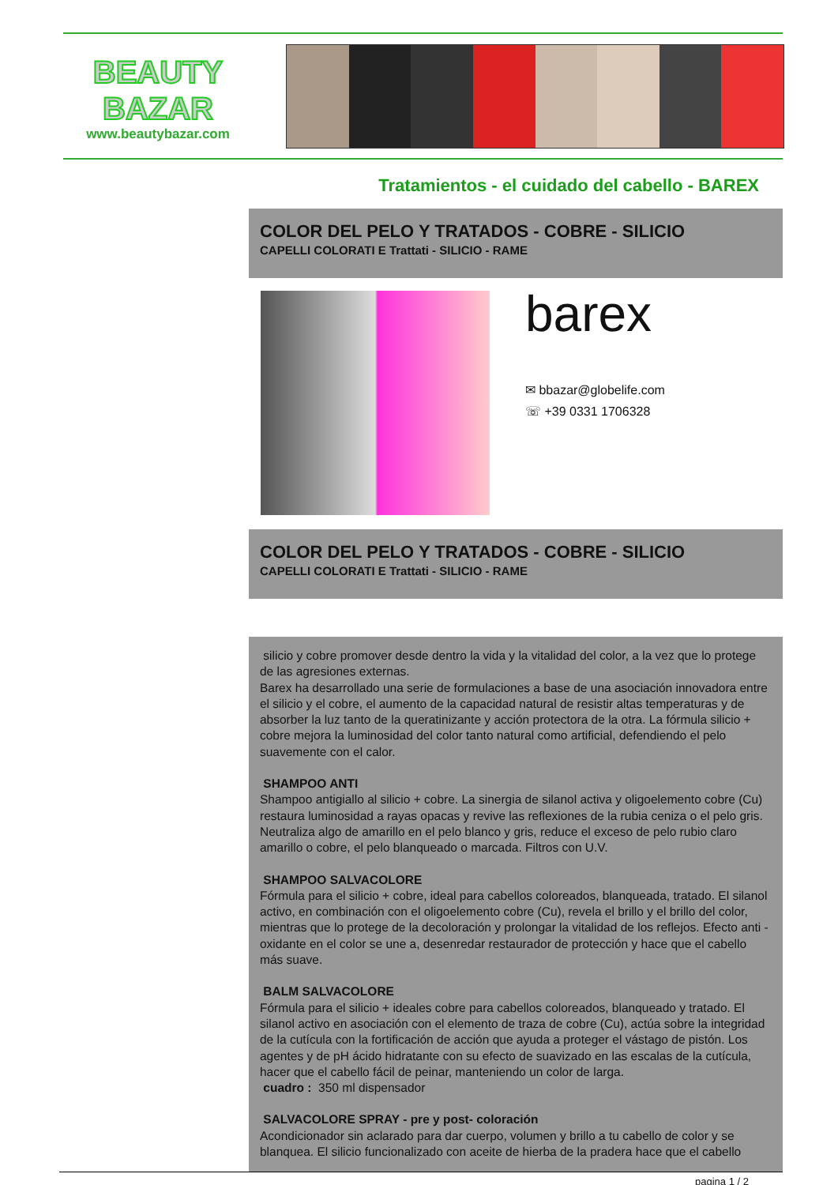BEAUTY
BAZAR
www.beautybazar.com
Tratamientos - el cuidado del cabello - BAREX
COLOR DEL PELO Y TRATADOS - COBRE - SILICIO
CAPELLI COLORATI E Trattati - SILICIO - RAME
barex
✉ bbazar@globelife.com
☏ +39 0331 1706328
COLOR DEL PELO Y TRATADOS - COBRE - SILICIO
CAPELLI COLORATI E Trattati - SILICIO - RAME
silicio y cobre promover desde dentro la vida y la vitalidad del color, a la vez que lo protege de las agresiones externas.
Barex ha desarrollado una serie de formulaciones a base de una asociación innovadora entre el silicio y el cobre, el aumento de la capacidad natural de resistir altas temperaturas y de absorber la luz tanto de la queratinizante y acción protectora de la otra. La fórmula silicio + cobre mejora la luminosidad del color tanto natural como artificial, defendiendo el pelo suavemente con el calor.
SHAMPOO ANTI
Shampoo antigiallo al silicio + cobre. La sinergia de silanol activa y oligoelemento cobre (Cu) restaura luminosidad a rayas opacas y revive las reflexiones de la rubia ceniza o el pelo gris. Neutraliza algo de amarillo en el pelo blanco y gris, reduce el exceso de pelo rubio claro amarillo o cobre, el pelo blanqueado o marcada. Filtros con U.V.
SHAMPOO SALVACOLORE
Fórmula para el silicio + cobre, ideal para cabellos coloreados, blanqueada, tratado. El silanol activo, en combinación con el oligoelemento cobre (Cu), revela el brillo y el brillo del color, mientras que lo protege de la decoloración y prolongar la vitalidad de los reflejos. Efecto anti -oxidante en el color se une a, desenredar restaurador de protección y hace que el cabello más suave.
BALM SALVACOLORE
Fórmula para el silicio + ideales cobre para cabellos coloreados, blanqueado y tratado. El silanol activo en asociación con el elemento de traza de cobre (Cu), actúa sobre la integridad de la cutícula con la fortificación de acción que ayuda a proteger el vástago de pistón. Los agentes y de pH ácido hidratante con su efecto de suavizado en las escalas de la cutícula, hacer que el cabello fácil de peinar, manteniendo un color de larga.
cuadro : 350 ml dispensador
SALVACOLORE SPRAY - pre y post- coloración
Acondicionador sin aclarado para dar cuerpo, volumen y brillo a tu cabello de color y se blanquea. El silicio funcionalizado con aceite de hierba de la pradera hace que el cabello
pagina 1 / 2